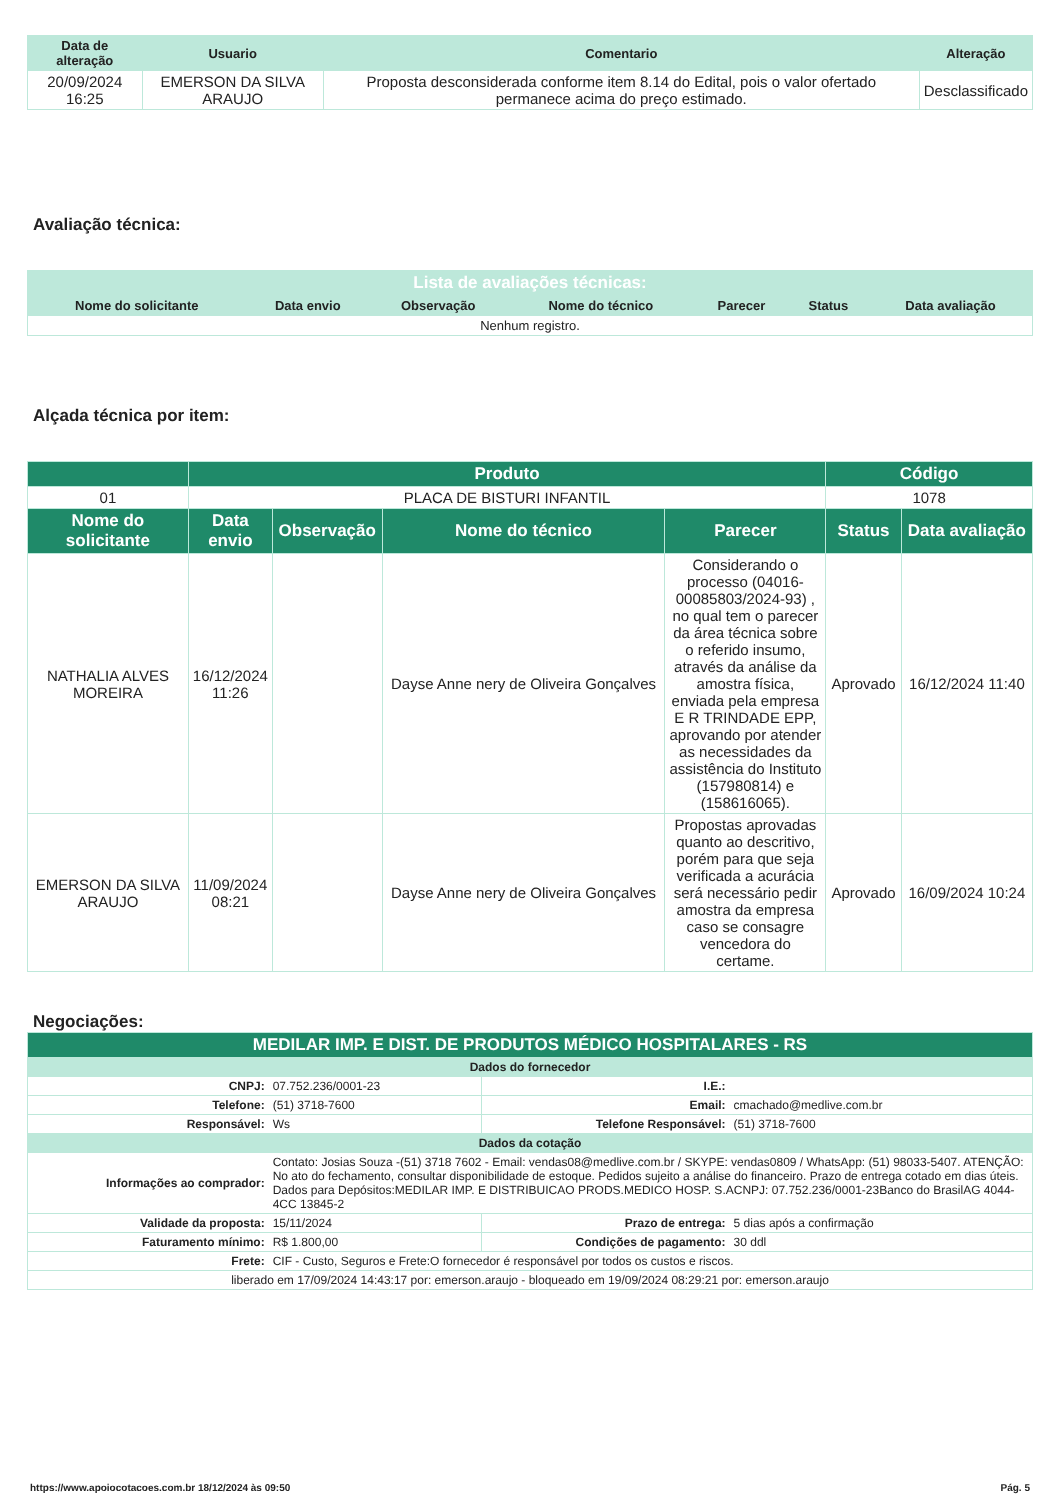| Data de alteração | Usuario | Comentario | Alteração |
| --- | --- | --- | --- |
| 20/09/2024 16:25 | EMERSON DA SILVA ARAUJO | Proposta desconsiderada conforme item 8.14 do Edital, pois o valor ofertado permanece acima do preço estimado. | Desclassificado |
Avaliação técnica:
| Lista de avaliações técnicas: | | | | | | |
| --- | --- | --- | --- | --- | --- | --- |
| Nome do solicitante | Data envio | Observação | Nome do técnico | Parecer | Status | Data avaliação |
| Nenhum registro. | | | | | | |
Alçada técnica por item:
| | Produto | | | | Código | |
| 01 | PLACA DE BISTURI INFANTIL | | | | 1078 | |
| Nome do solicitante | Data envio | Observação | Nome do técnico | Parecer | Status | Data avaliação |
| NATHALIA ALVES MOREIRA | 16/12/2024 11:26 | | Dayse Anne nery de Oliveira Gonçalves | Considerando o processo (04016-00085803/2024-93) , no qual tem o parecer da área técnica sobre o referido insumo, através da análise da amostra física, enviada pela empresa E R TRINDADE EPP, aprovando por atender as necessidades da assistência do Instituto (157980814) e (158616065). | Aprovado | 16/12/2024 11:40 |
| EMERSON DA SILVA ARAUJO | 11/09/2024 08:21 | | Dayse Anne nery de Oliveira Gonçalves | Propostas aprovadas quanto ao descritivo, porém para que seja verificada a acurácia será necessário pedir amostra da empresa caso se consagre vencedora do certame. | Aprovado | 16/09/2024 10:24 |
Negociações:
| MEDILAR IMP. E DIST. DE PRODUTOS MÉDICO HOSPITALARES - RS | | | |
| Dados do fornecedor | | | |
| CNPJ: | 07.752.236/0001-23 | I.E.: | |
| Telefone: | (51) 3718-7600 | Email: | cmachado@medlive.com.br |
| Responsável: | Ws | Telefone Responsável: | (51) 3718-7600 |
| Dados da cotação | | | |
| Informações ao comprador: | Contato: Josias Souza -(51) 3718 7602 - Email: vendas08@medlive.com.br / SKYPE: vendas0809 / WhatsApp: (51) 98033-5407. ATENÇÃO: No ato do fechamento, consultar disponibilidade de estoque. Pedidos sujeito a análise do financeiro. Prazo de entrega cotado em dias úteis. Dados para Depósitos:MEDILAR IMP. E DISTRIBUICAO PRODS.MEDICO HOSP. S.ACNPJ: 07.752.236/0001-23Banco do BrasilAG 4044-4CC 13845-2 | | |
| Validade da proposta: | 15/11/2024 | Prazo de entrega: | 5 dias após a confirmação |
| Faturamento mínimo: | R$ 1.800,00 | Condições de pagamento: | 30 ddl |
| Frete: | CIF - Custo, Seguros e Frete:O fornecedor é responsável por todos os custos e riscos. | | |
| liberado em 17/09/2024 14:43:17 por: emerson.araujo - bloqueado em 19/09/2024 08:29:21 por: emerson.araujo | | | |
https://www.apoiocotacoes.com.br 18/12/2024 às 09:50 Pág. 5